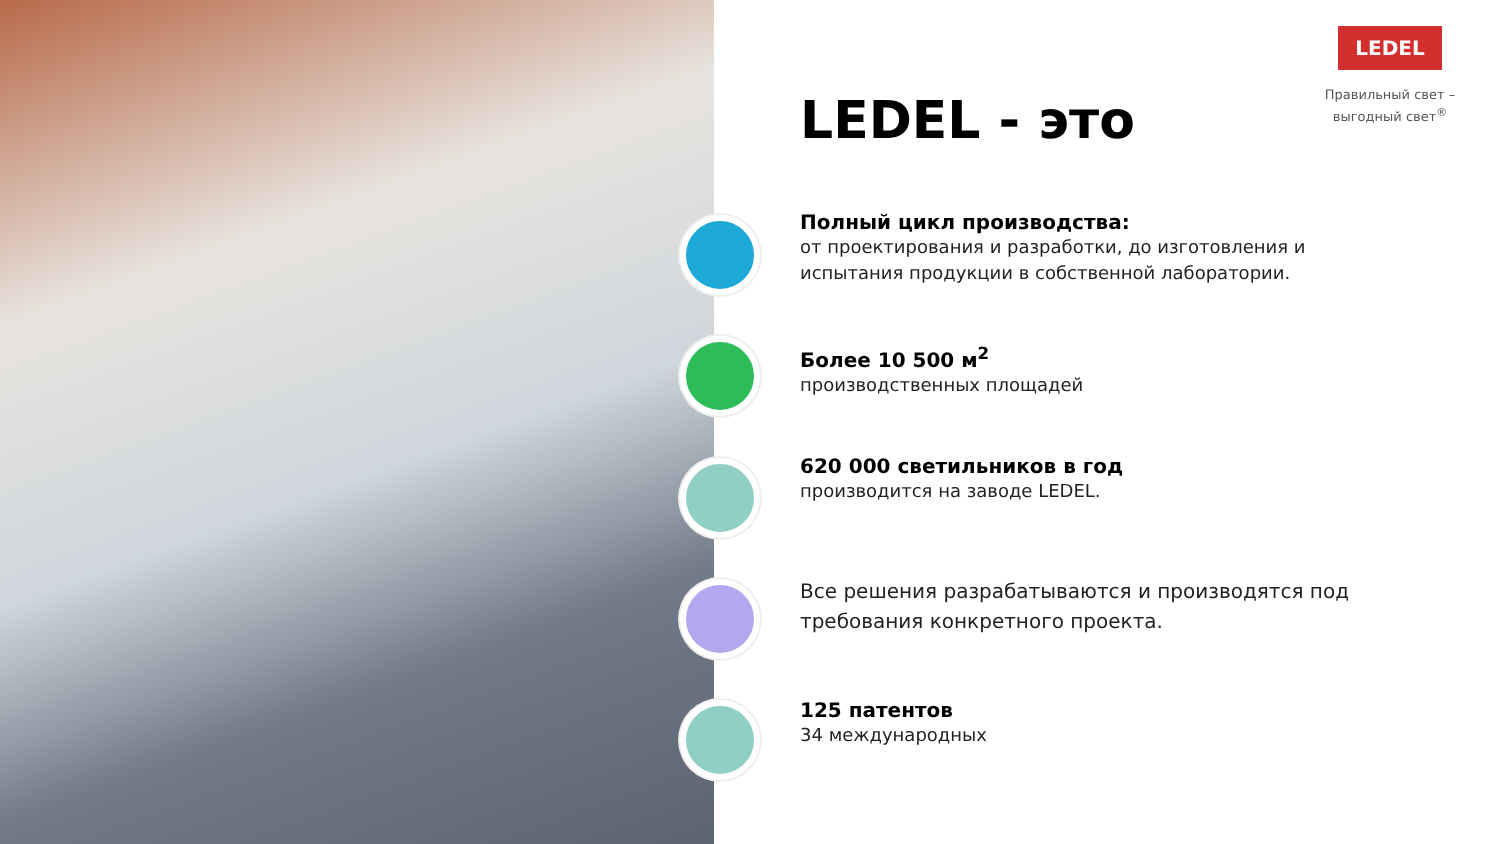LEDEL
Правильный свет –
выгодный свет<sup>®</sup>
LEDEL - это
Полный цикл производства:
от проектирования и разработки, до изготовления и испытания продукции в собственной лаборатории.
Более 10 500 м<sup>2</sup>
производственных площадей
620 000 светильников в год
производится на заводе LEDEL.
Все решения разрабатываются и производятся под требования конкретного проекта.
125 патентов
34 международных